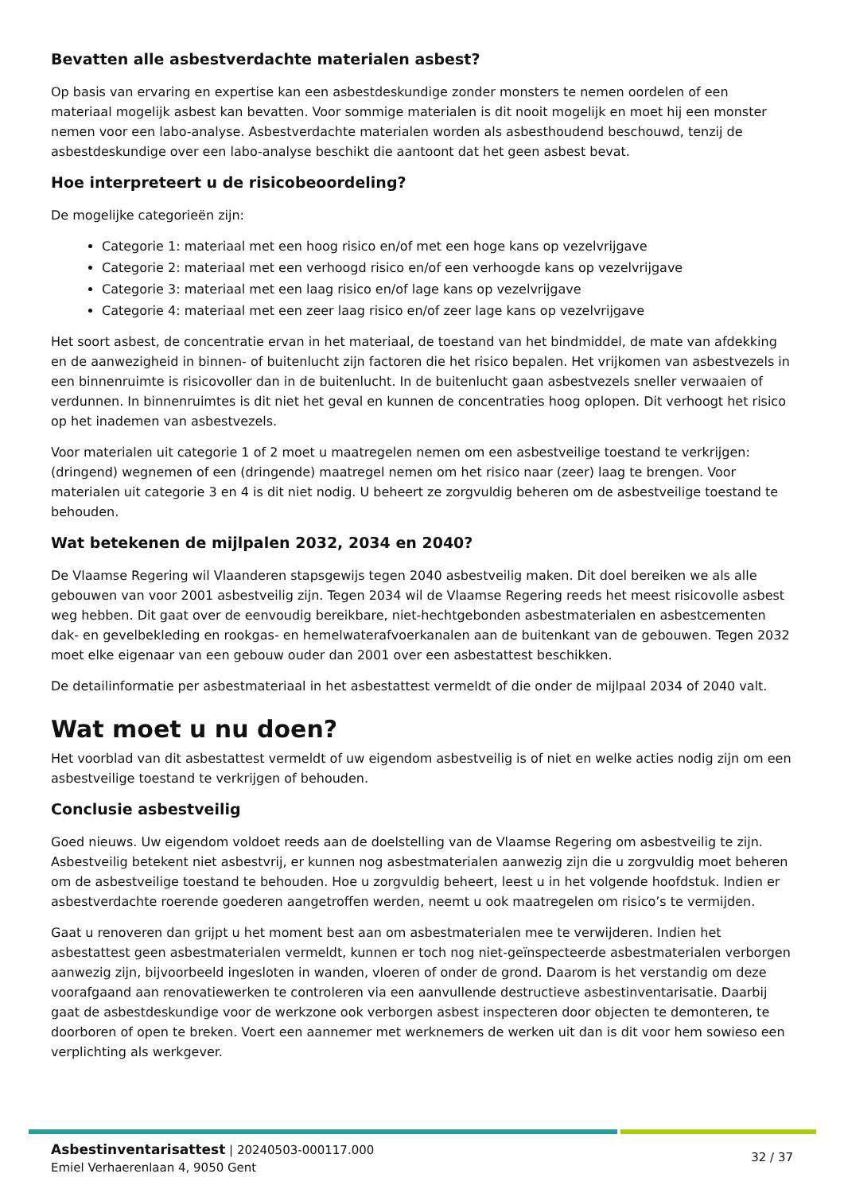Bevatten alle asbestverdachte materialen asbest?
Op basis van ervaring en expertise kan een asbestdeskundige zonder monsters te nemen oordelen of een materiaal mogelijk asbest kan bevatten. Voor sommige materialen is dit nooit mogelijk en moet hij een monster nemen voor een labo-analyse. Asbestverdachte materialen worden als asbesthoudend beschouwd, tenzij de asbestdeskundige over een labo-analyse beschikt die aantoont dat het geen asbest bevat.
Hoe interpreteert u de risicobeoordeling?
De mogelijke categorieën zijn:
Categorie 1: materiaal met een hoog risico en/of met een hoge kans op vezelvrijgave
Categorie 2: materiaal met een verhoogd risico en/of een verhoogde kans op vezelvrijgave
Categorie 3: materiaal met een laag risico en/of lage kans op vezelvrijgave
Categorie 4: materiaal met een zeer laag risico en/of zeer lage kans op vezelvrijgave
Het soort asbest, de concentratie ervan in het materiaal, de toestand van het bindmiddel, de mate van afdekking en de aanwezigheid in binnen- of buitenlucht zijn factoren die het risico bepalen. Het vrijkomen van asbestvezels in een binnenruimte is risicovoller dan in de buitenlucht. In de buitenlucht gaan asbestvezels sneller verwaaien of verdunnen. In binnenruimtes is dit niet het geval en kunnen de concentraties hoog oplopen. Dit verhoogt het risico op het inademen van asbestvezels.
Voor materialen uit categorie 1 of 2 moet u maatregelen nemen om een asbestveilige toestand te verkrijgen: (dringend) wegnemen of een (dringende) maatregel nemen om het risico naar (zeer) laag te brengen. Voor materialen uit categorie 3 en 4 is dit niet nodig. U beheert ze zorgvuldig beheren om de asbestveilige toestand te behouden.
Wat betekenen de mijlpalen 2032, 2034 en 2040?
De Vlaamse Regering wil Vlaanderen stapsgewijs tegen 2040 asbestveilig maken. Dit doel bereiken we als alle gebouwen van voor 2001 asbestveilig zijn. Tegen 2034 wil de Vlaamse Regering reeds het meest risicovolle asbest weg hebben. Dit gaat over de eenvoudig bereikbare, niet-hechtgebonden asbestmaterialen en asbestcementen dak- en gevelbekleding en rookgas- en hemelwaterafvoerkanalen aan de buitenkant van de gebouwen. Tegen 2032 moet elke eigenaar van een gebouw ouder dan 2001 over een asbestattest beschikken.
De detailinformatie per asbestmateriaal in het asbestattest vermeldt of die onder de mijlpaal 2034 of 2040 valt.
Wat moet u nu doen?
Het voorblad van dit asbestattest vermeldt of uw eigendom asbestveilig is of niet en welke acties nodig zijn om een asbestveilige toestand te verkrijgen of behouden.
Conclusie asbestveilig
Goed nieuws. Uw eigendom voldoet reeds aan de doelstelling van de Vlaamse Regering om asbestveilig te zijn. Asbestveilig betekent niet asbestvrij, er kunnen nog asbestmaterialen aanwezig zijn die u zorgvuldig moet beheren om de asbestveilige toestand te behouden. Hoe u zorgvuldig beheert, leest u in het volgende hoofdstuk. Indien er asbestverdachte roerende goederen aangetroffen werden, neemt u ook maatregelen om risico’s te vermijden.
Gaat u renoveren dan grijpt u het moment best aan om asbestmaterialen mee te verwijderen. Indien het asbestattest geen asbestmaterialen vermeldt, kunnen er toch nog niet-geïnspecteerde asbestmaterialen verborgen aanwezig zijn, bijvoorbeeld ingesloten in wanden, vloeren of onder de grond. Daarom is het verstandig om deze voorafgaand aan renovatiewerken te controleren via een aanvullende destructieve asbestinventarisatie. Daarbij gaat de asbestdeskundige voor de werkzone ook verborgen asbest inspecteren door objecten te demonteren, te doorboren of open te breken. Voert een aannemer met werknemers de werken uit dan is dit voor hem sowieso een verplichting als werkgever.
Asbestinventarisattest | 20240503-000117.000
Emiel Verhaerenlaan 4, 9050 Gent
32 / 37